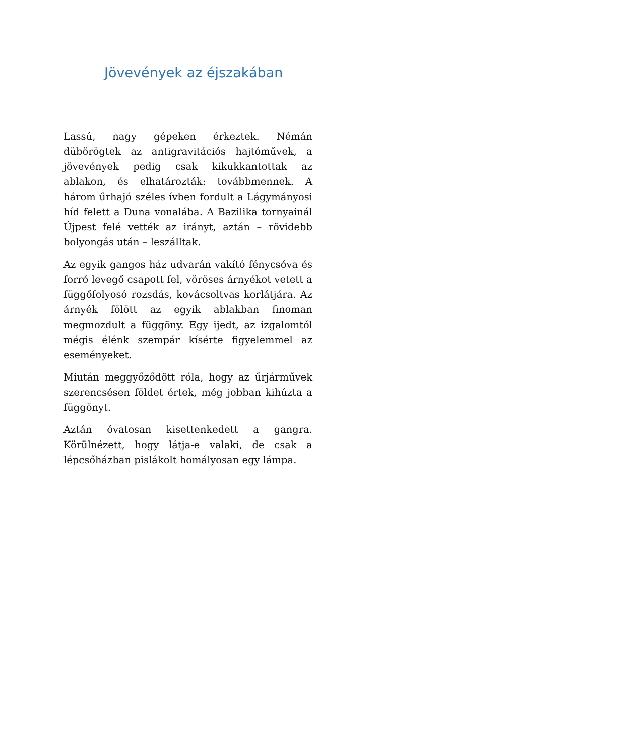Jövevények az éjszakában
Lassú, nagy gépeken érkeztek. Némán dübörögtek az antigravitációs hajtóművek, a jövevények pedig csak kikukkantottak az ablakon, és elhatározták: továbbmennek. A három űrhajó széles ívben fordult a Lágymányosi híd felett a Duna vonalába. A Bazilika tornyainál Újpest felé vették az irányt, aztán – rövidebb bolyongás után – leszálltak.
Az egyik gangos ház udvarán vakító fénycsóva és forró levegő csapott fel, vöröses árnyékot vetett a függőfolyosó rozsdás, kovácsoltvas korlátjára. Az árnyék fölött az egyik ablakban finoman megmozdult a függöny. Egy ijedt, az izgalomtól mégis élénk szempár kísérte figyelemmel az eseményeket.
Miután meggyőződött róla, hogy az űrjárművek szerencsésen földet értek, még jobban kihúzta a függönyt.
Aztán óvatosan kisettenkedett a gangra. Körülnézett, hogy látja-e valaki, de csak a lépcsőházban pislákolt homályosan egy lámpa.